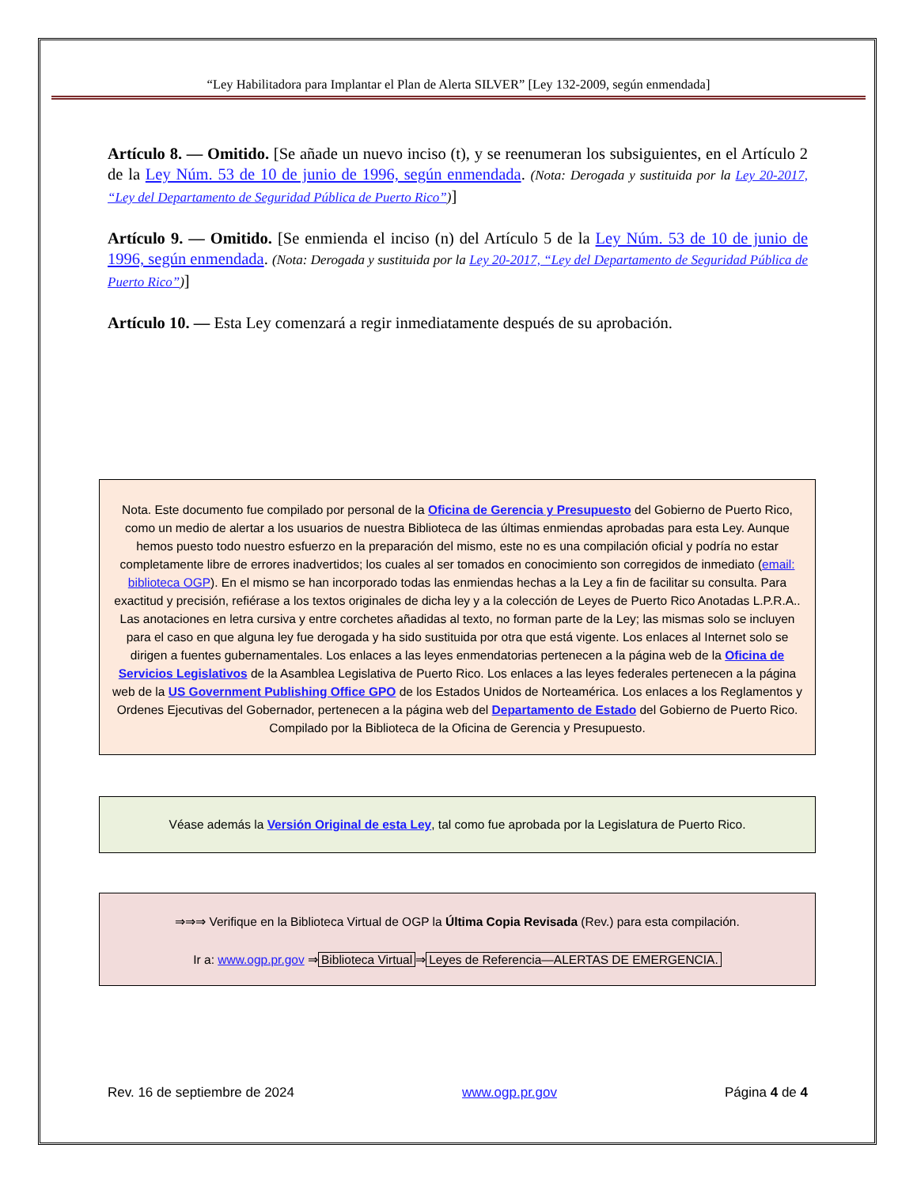“Ley Habilitadora para Implantar el Plan de Alerta SILVER” [Ley 132-2009, según enmendada]
Artículo 8. — Omitido. [Se añade un nuevo inciso (t), y se reenumeran los subsiguientes, en el Artículo 2 de la Ley Núm. 53 de 10 de junio de 1996, según enmendada. (Nota: Derogada y sustituida por la Ley 20-2017, “Ley del Departamento de Seguridad Pública de Puerto Rico”)]
Artículo 9. — Omitido. [Se enmienda el inciso (n) del Artículo 5 de la Ley Núm. 53 de 10 de junio de 1996, según enmendada. (Nota: Derogada y sustituida por la Ley 20-2017, “Ley del Departamento de Seguridad Pública de Puerto Rico”)]
Artículo 10. — Esta Ley comenzará a regir inmediatamente después de su aprobación.
Nota. Este documento fue compilado por personal de la Oficina de Gerencia y Presupuesto del Gobierno de Puerto Rico, como un medio de alertar a los usuarios de nuestra Biblioteca de las últimas enmiendas aprobadas para esta Ley. Aunque hemos puesto todo nuestro esfuerzo en la preparación del mismo, este no es una compilación oficial y podría no estar completamente libre de errores inadvertidos; los cuales al ser tomados en conocimiento son corregidos de inmediato (email: biblioteca OGP). En el mismo se han incorporado todas las enmiendas hechas a la Ley a fin de facilitar su consulta. Para exactitud y precisión, refiérase a los textos originales de dicha ley y a la colección de Leyes de Puerto Rico Anotadas L.P.R.A.. Las anotaciones en letra cursiva y entre corchetes añadidas al texto, no forman parte de la Ley; las mismas solo se incluyen para el caso en que alguna ley fue derogada y ha sido sustituida por otra que está vigente. Los enlaces al Internet solo se dirigen a fuentes gubernamentales. Los enlaces a las leyes enmendatorias pertenecen a la página web de la Oficina de Servicios Legislativos de la Asamblea Legislativa de Puerto Rico. Los enlaces a las leyes federales pertenecen a la página web de la US Government Publishing Office GPO de los Estados Unidos de Norteamérica. Los enlaces a los Reglamentos y Ordenes Ejecutivas del Gobernador, pertenecen a la página web del Departamento de Estado del Gobierno de Puerto Rico. Compilado por la Biblioteca de la Oficina de Gerencia y Presupuesto.
Véase además la Versión Original de esta Ley, tal como fue aprobada por la Legislatura de Puerto Rico.
⇒⇒⇒ Verifique en la Biblioteca Virtual de OGP la Última Copia Revisada (Rev.) para esta compilación.
Ir a: www.ogp.pr.gov ⇒ Biblioteca Virtual ⇒ Leyes de Referencia—ALERTAS DE EMERGENCIA.
Rev. 16 de septiembre de 2024 www.ogp.pr.gov Página 4 de 4